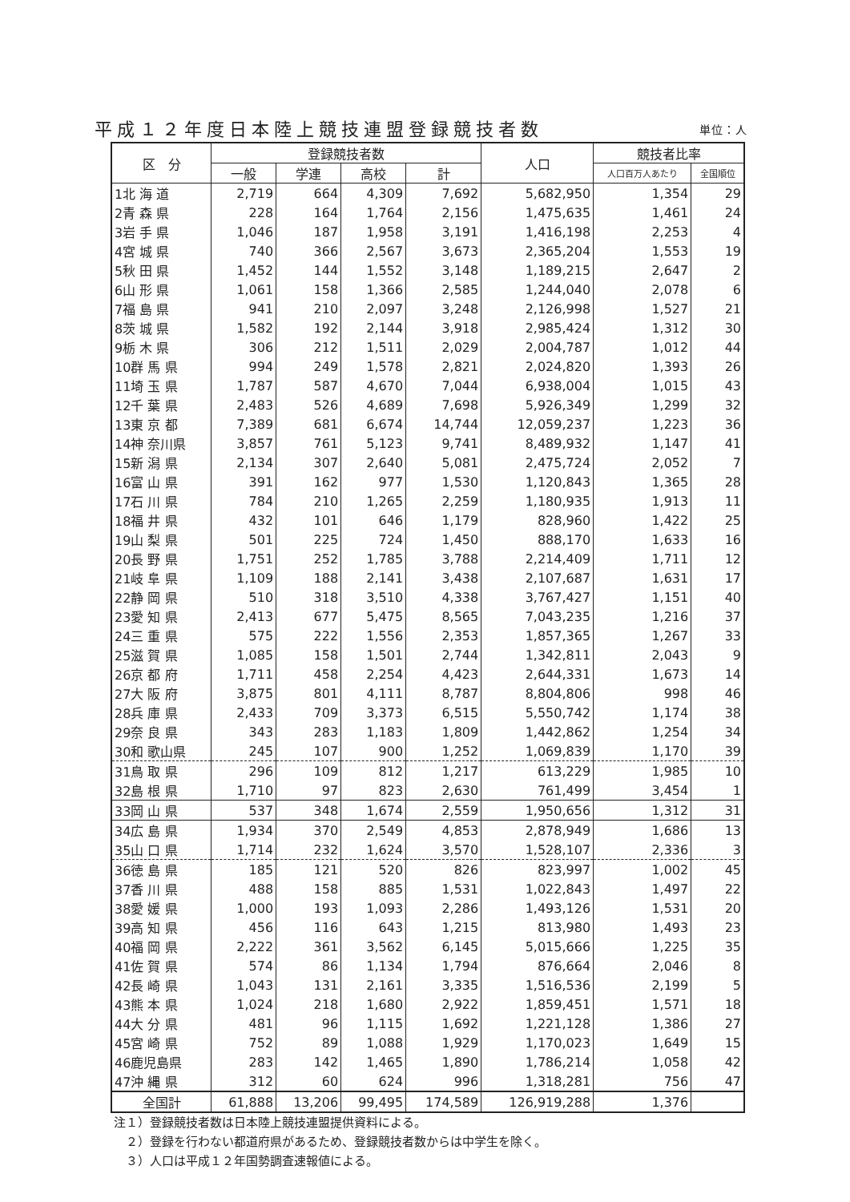平成１２年度日本陸上競技連盟登録競技者数 単位：人
| 区 分 | 登録競技者数 | | | | 人口 | 競技者比率 | |
| --- | --- | --- | --- | --- | --- | --- | --- |
| | 一般 | 学連 | 高校 | 計 | | 人口百万人あたり | 全国順位 |
| 1北 海 道 | 2,719 | 664 | 4,309 | 7,692 | 5,682,950 | 1,354 | 29 |
| 2青 森 県 | 228 | 164 | 1,764 | 2,156 | 1,475,635 | 1,461 | 24 |
| 3岩 手 県 | 1,046 | 187 | 1,958 | 3,191 | 1,416,198 | 2,253 | 4 |
| 4宮 城 県 | 740 | 366 | 2,567 | 3,673 | 2,365,204 | 1,553 | 19 |
| 5秋 田 県 | 1,452 | 144 | 1,552 | 3,148 | 1,189,215 | 2,647 | 2 |
| 6山 形 県 | 1,061 | 158 | 1,366 | 2,585 | 1,244,040 | 2,078 | 6 |
| 7福 島 県 | 941 | 210 | 2,097 | 3,248 | 2,126,998 | 1,527 | 21 |
| 8茨 城 県 | 1,582 | 192 | 2,144 | 3,918 | 2,985,424 | 1,312 | 30 |
| 9栃 木 県 | 306 | 212 | 1,511 | 2,029 | 2,004,787 | 1,012 | 44 |
| 10群 馬 県 | 994 | 249 | 1,578 | 2,821 | 2,024,820 | 1,393 | 26 |
| 11埼 玉 県 | 1,787 | 587 | 4,670 | 7,044 | 6,938,004 | 1,015 | 43 |
| 12千 葉 県 | 2,483 | 526 | 4,689 | 7,698 | 5,926,349 | 1,299 | 32 |
| 13東 京 都 | 7,389 | 681 | 6,674 | 14,744 | 12,059,237 | 1,223 | 36 |
| 14神 奈川県 | 3,857 | 761 | 5,123 | 9,741 | 8,489,932 | 1,147 | 41 |
| 15新 潟 県 | 2,134 | 307 | 2,640 | 5,081 | 2,475,724 | 2,052 | 7 |
| 16富 山 県 | 391 | 162 | 977 | 1,530 | 1,120,843 | 1,365 | 28 |
| 17石 川 県 | 784 | 210 | 1,265 | 2,259 | 1,180,935 | 1,913 | 11 |
| 18福 井 県 | 432 | 101 | 646 | 1,179 | 828,960 | 1,422 | 25 |
| 19山 梨 県 | 501 | 225 | 724 | 1,450 | 888,170 | 1,633 | 16 |
| 20長 野 県 | 1,751 | 252 | 1,785 | 3,788 | 2,214,409 | 1,711 | 12 |
| 21岐 阜 県 | 1,109 | 188 | 2,141 | 3,438 | 2,107,687 | 1,631 | 17 |
| 22静 岡 県 | 510 | 318 | 3,510 | 4,338 | 3,767,427 | 1,151 | 40 |
| 23愛 知 県 | 2,413 | 677 | 5,475 | 8,565 | 7,043,235 | 1,216 | 37 |
| 24三 重 県 | 575 | 222 | 1,556 | 2,353 | 1,857,365 | 1,267 | 33 |
| 25滋 賀 県 | 1,085 | 158 | 1,501 | 2,744 | 1,342,811 | 2,043 | 9 |
| 26京 都 府 | 1,711 | 458 | 2,254 | 4,423 | 2,644,331 | 1,673 | 14 |
| 27大 阪 府 | 3,875 | 801 | 4,111 | 8,787 | 8,804,806 | 998 | 46 |
| 28兵 庫 県 | 2,433 | 709 | 3,373 | 6,515 | 5,550,742 | 1,174 | 38 |
| 29奈 良 県 | 343 | 283 | 1,183 | 1,809 | 1,442,862 | 1,254 | 34 |
| 30和 歌山県 | 245 | 107 | 900 | 1,252 | 1,069,839 | 1,170 | 39 |
| 31鳥 取 県 | 296 | 109 | 812 | 1,217 | 613,229 | 1,985 | 10 |
| 32島 根 県 | 1,710 | 97 | 823 | 2,630 | 761,499 | 3,454 | 1 |
| 33岡 山 県 | 537 | 348 | 1,674 | 2,559 | 1,950,656 | 1,312 | 31 |
| 34広 島 県 | 1,934 | 370 | 2,549 | 4,853 | 2,878,949 | 1,686 | 13 |
| 35山 口 県 | 1,714 | 232 | 1,624 | 3,570 | 1,528,107 | 2,336 | 3 |
| 36徳 島 県 | 185 | 121 | 520 | 826 | 823,997 | 1,002 | 45 |
| 37香 川 県 | 488 | 158 | 885 | 1,531 | 1,022,843 | 1,497 | 22 |
| 38愛 媛 県 | 1,000 | 193 | 1,093 | 2,286 | 1,493,126 | 1,531 | 20 |
| 39高 知 県 | 456 | 116 | 643 | 1,215 | 813,980 | 1,493 | 23 |
| 40福 岡 県 | 2,222 | 361 | 3,562 | 6,145 | 5,015,666 | 1,225 | 35 |
| 41佐 賀 県 | 574 | 86 | 1,134 | 1,794 | 876,664 | 2,046 | 8 |
| 42長 崎 県 | 1,043 | 131 | 2,161 | 3,335 | 1,516,536 | 2,199 | 5 |
| 43熊 本 県 | 1,024 | 218 | 1,680 | 2,922 | 1,859,451 | 1,571 | 18 |
| 44大 分 県 | 481 | 96 | 1,115 | 1,692 | 1,221,128 | 1,386 | 27 |
| 45宮 崎 県 | 752 | 89 | 1,088 | 1,929 | 1,170,023 | 1,649 | 15 |
| 46鹿児島県 | 283 | 142 | 1,465 | 1,890 | 1,786,214 | 1,058 | 42 |
| 47沖 縄 県 | 312 | 60 | 624 | 996 | 1,318,281 | 756 | 47 |
| 全国計 | 61,888 | 13,206 | 99,495 | 174,589 | 126,919,288 | 1,376 | |
注１）登録競技者数は日本陸上競技連盟提供資料による。
　２）登録を行わない都道府県があるため、登録競技者数からは中学生を除く。
　３）人口は平成１２年国勢調査速報値による。